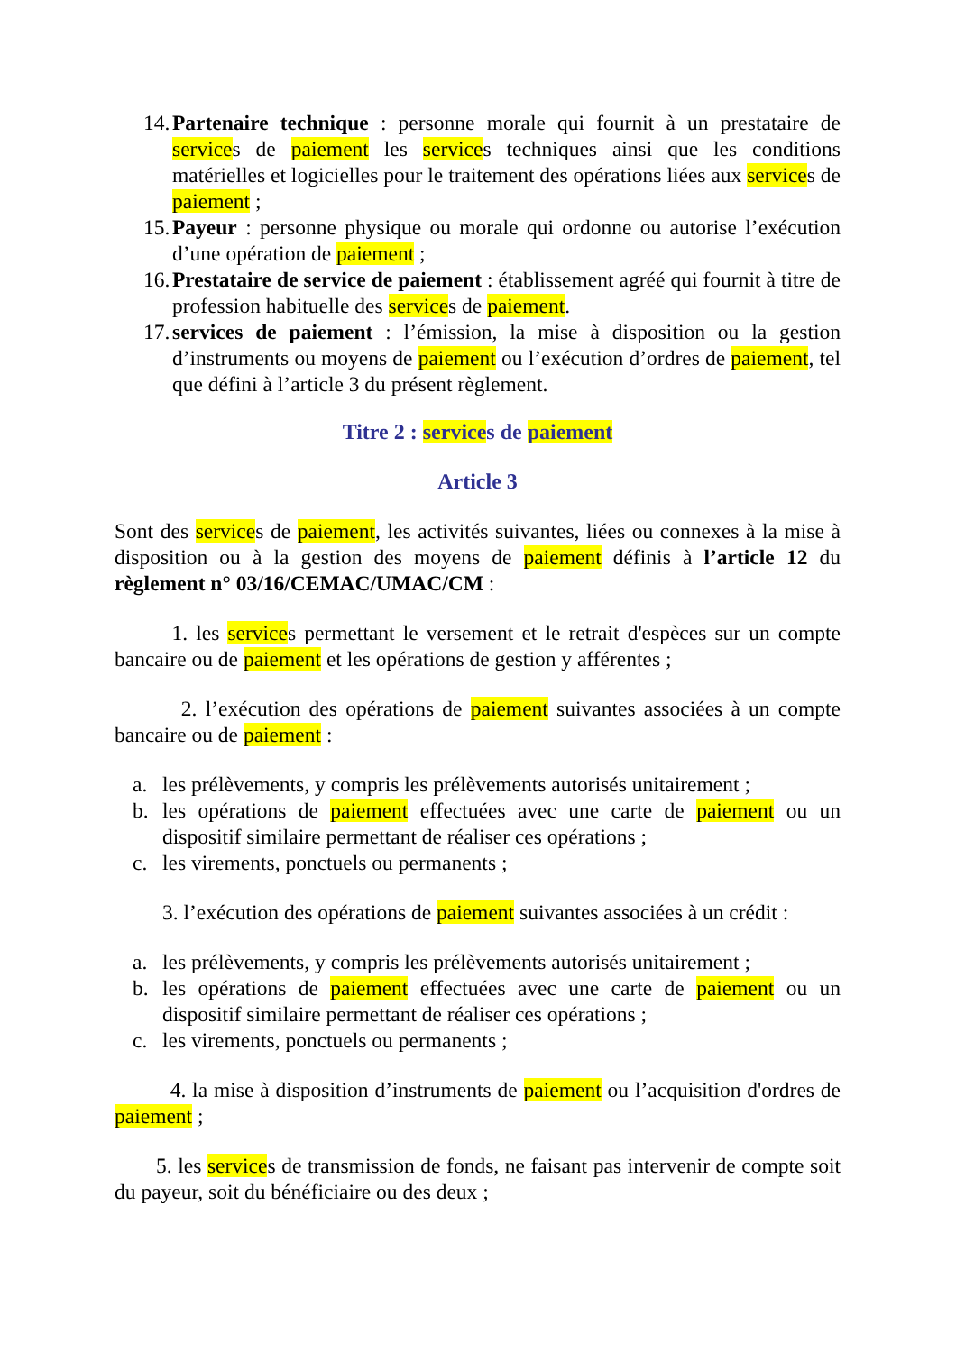14. Partenaire technique : personne morale qui fournit à un prestataire de services de paiement les services techniques ainsi que les conditions matérielles et logicielles pour le traitement des opérations liées aux services de paiement ;
15. Payeur : personne physique ou morale qui ordonne ou autorise l’exécution d’une opération de paiement ;
16. Prestataire de service de paiement : établissement agréé qui fournit à titre de profession habituelle des services de paiement.
17. services de paiement : l’émission, la mise à disposition ou la gestion d’instruments ou moyens de paiement ou l’exécution d’ordres de paiement, tel que défini à l’article 3 du présent règlement.
Titre 2 : services de paiement
Article 3
Sont des services de paiement, les activités suivantes, liées ou connexes à la mise à disposition ou à la gestion des moyens de paiement définis à l’article 12 du règlement n° 03/16/CEMAC/UMAC/CM :
1. les services permettant le versement et le retrait d'espèces sur un compte bancaire ou de paiement et les opérations de gestion y afférentes ;
2. l’exécution des opérations de paiement suivantes associées à un compte bancaire ou de paiement :
a. les prélèvements, y compris les prélèvements autorisés unitairement ;
b. les opérations de paiement effectuées avec une carte de paiement ou un dispositif similaire permettant de réaliser ces opérations ;
c. les virements, ponctuels ou permanents ;
3. l’exécution des opérations de paiement suivantes associées à un crédit :
a. les prélèvements, y compris les prélèvements autorisés unitairement ;
b. les opérations de paiement effectuées avec une carte de paiement ou un dispositif similaire permettant de réaliser ces opérations ;
c. les virements, ponctuels ou permanents ;
4. la mise à disposition d’instruments de paiement ou l’acquisition d'ordres de paiement ;
5. les services de transmission de fonds, ne faisant pas intervenir de compte soit du payeur, soit du bénéficiaire ou des deux ;